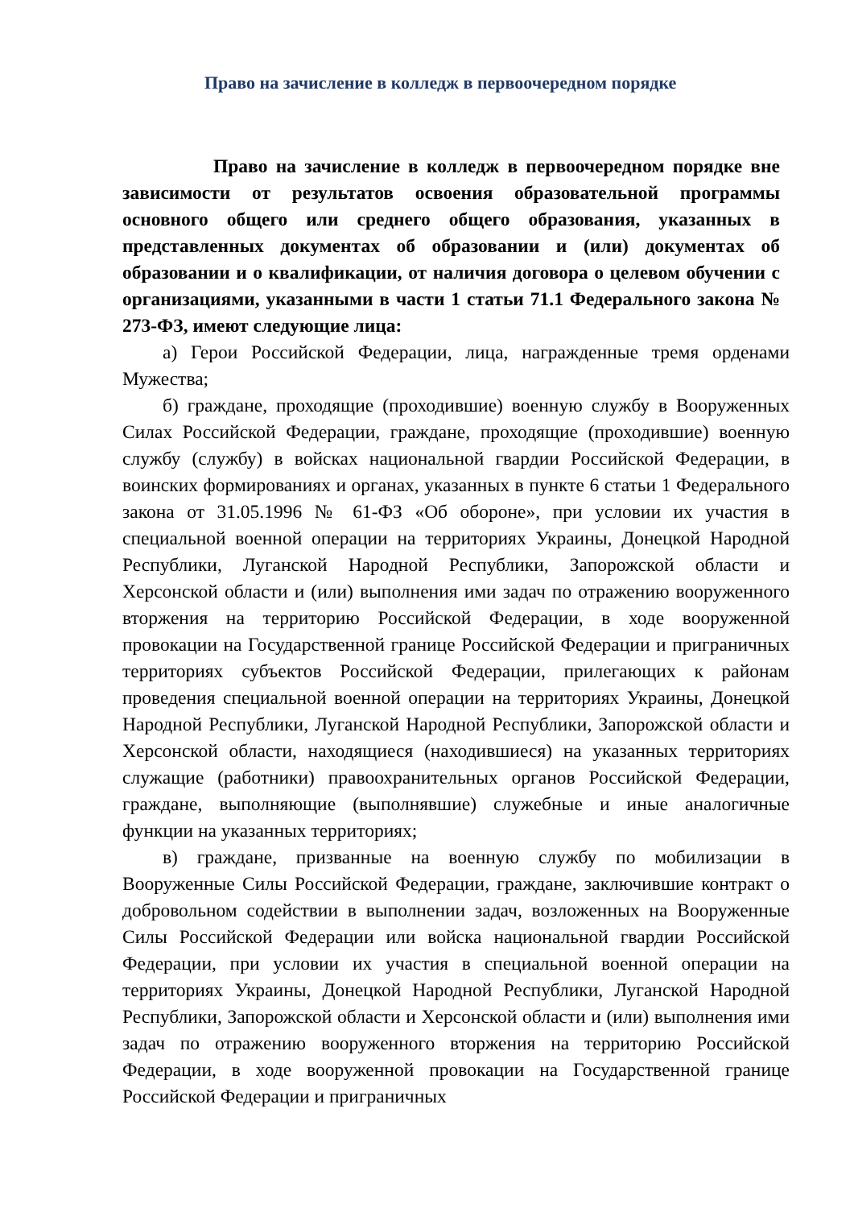Право на зачисление в колледж в первоочередном порядке
Право на зачисление в колледж в первоочередном порядке вне зависимости от результатов освоения образовательной программы основного общего или среднего общего образования, указанных в представленных документах об образовании и (или) документах об образовании и о квалификации, от наличия договора о целевом обучении с организациями, указанными в части 1 статьи 71.1 Федерального закона № 273-ФЗ, имеют следующие лица:
а) Герои Российской Федерации, лица, награжденные тремя орденами Мужества;
б) граждане, проходящие (проходившие) военную службу в Вооруженных Силах Российской Федерации, граждане, проходящие (проходившие) военную службу (службу) в войсках национальной гвардии Российской Федерации, в воинских формированиях и органах, указанных в пункте 6 статьи 1 Федерального закона от 31.05.1996 № 61-ФЗ «Об обороне», при условии их участия в специальной военной операции на территориях Украины, Донецкой Народной Республики, Луганской Народной Республики, Запорожской области и Херсонской области и (или) выполнения ими задач по отражению вооруженного вторжения на территорию Российской Федерации, в ходе вооруженной провокации на Государственной границе Российской Федерации и приграничных территориях субъектов Российской Федерации, прилегающих к районам проведения специальной военной операции на территориях Украины, Донецкой Народной Республики, Луганской Народной Республики, Запорожской области и Херсонской области, находящиеся (находившиеся) на указанных территориях служащие (работники) правоохранительных органов Российской Федерации, граждане, выполняющие (выполнявшие) служебные и иные аналогичные функции на указанных территориях;
в) граждане, призванные на военную службу по мобилизации в Вооруженные Силы Российской Федерации, граждане, заключившие контракт о добровольном содействии в выполнении задач, возложенных на Вооруженные Силы Российской Федерации или войска национальной гвардии Российской Федерации, при условии их участия в специальной военной операции на территориях Украины, Донецкой Народной Республики, Луганской Народной Республики, Запорожской области и Херсонской области и (или) выполнения ими задач по отражению вооруженного вторжения на территорию Российской Федерации, в ходе вооруженной провокации на Государственной границе Российской Федерации и приграничных